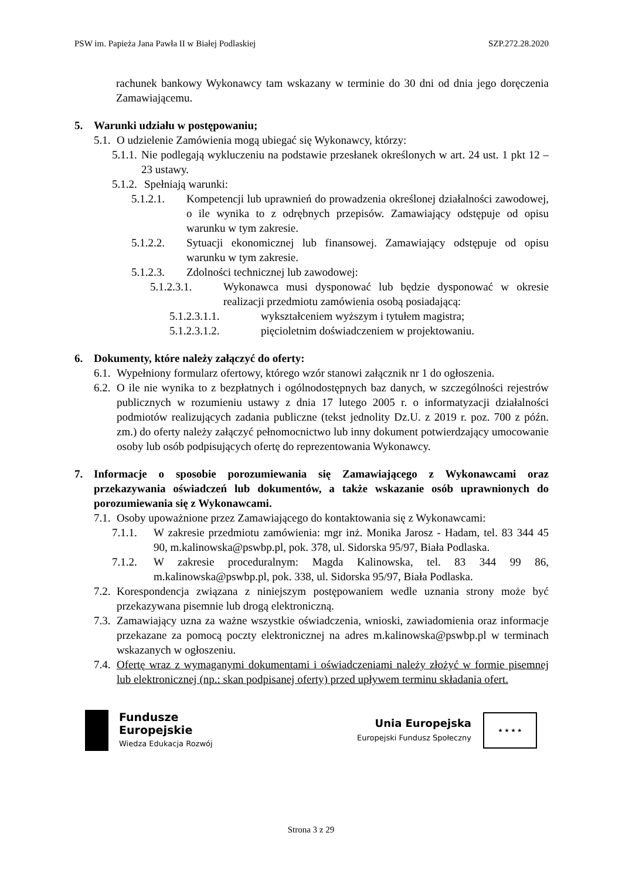PSW im. Papieża Jana Pawła II w Białej Podlaskiej SZP.272.28.2020
rachunek bankowy Wykonawcy tam wskazany w terminie do 30 dni od dnia jego doręczenia Zamawiającemu.
5. Warunki udziału w postępowaniu;
5.1.
O udzielenie Zamówienia mogą ubiegać się Wykonawcy, którzy:
5.1.1.
Nie podlegają wykluczeniu na podstawie przesłanek określonych w art. 24 ust. 1 pkt 12 – 23 ustawy.
5.1.2.
Spełniają warunki:
5.1.2.1. Kompetencji lub uprawnień do prowadzenia określonej działalności zawodowej, o ile wynika to z odrębnych przepisów. Zamawiający odstępuje od opisu warunku w tym zakresie.
5.1.2.2. Sytuacji ekonomicznej lub finansowej. Zamawiający odstępuje od opisu warunku w tym zakresie.
5.1.2.3. Zdolności technicznej lub zawodowej:
5.1.2.3.1. Wykonawca musi dysponować lub będzie dysponować w okresie realizacji przedmiotu zamówienia osobą posiadającą:
5.1.2.3.1.1. wykształceniem wyższym i tytułem magistra;
5.1.2.3.1.2. pięcioletnim doświadczeniem w projektowaniu.
6. Dokumenty, które należy załączyć do oferty:
6.1.
Wypełniony formularz ofertowy, którego wzór stanowi załącznik nr 1 do ogłoszenia.
6.2.
O ile nie wynika to z bezpłatnych i ogólnodostępnych baz danych, w szczególności rejestrów publicznych w rozumieniu ustawy z dnia 17 lutego 2005 r. o informatyzacji działalności podmiotów realizujących zadania publiczne (tekst jednolity Dz.U. z 2019 r. poz. 700 z późn. zm.) do oferty należy załączyć pełnomocnictwo lub inny dokument potwierdzający umocowanie osoby lub osób podpisujących ofertę do reprezentowania Wykonawcy.
7. Informacje o sposobie porozumiewania się Zamawiającego z Wykonawcami oraz przekazywania oświadczeń lub dokumentów, a także wskazanie osób uprawnionych do porozumiewania się z Wykonawcami.
7.1.
Osoby upoważnione przez Zamawiającego do kontaktowania się z Wykonawcami:
7.1.1. W zakresie przedmiotu zamówienia: mgr inż. Monika Jarosz - Hadam, tel. 83 344 45 90, m.kalinowska@pswbp.pl, pok. 378, ul. Sidorska 95/97, Biała Podlaska.
7.1.2. W zakresie proceduralnym: Magda Kalinowska, tel. 83 344 99 86, m.kalinowska@pswbp.pl, pok. 338, ul. Sidorska 95/97, Biała Podlaska.
7.2.
Korespondencja związana z niniejszym postępowaniem wedle uznania strony może być przekazywana pisemnie lub drogą elektroniczną.
7.3.
Zamawiający uzna za ważne wszystkie oświadczenia, wnioski, zawiadomienia oraz informacje przekazane za pomocą poczty elektronicznej na adres m.kalinowska@pswbp.pl w terminach wskazanych w ogłoszeniu.
7.4.
Ofertę wraz z wymaganymi dokumentami i oświadczeniami należy złożyć w formie pisemnej lub elektronicznej (np.: skan podpisanej oferty) przed upływem terminu składania ofert.
Fundusze
Europejskie
Wiedza Edukacja Rozwój
Unia Europejska
Europejski Fundusz Społeczny
★ ★ ★ ★
Strona 3 z 29